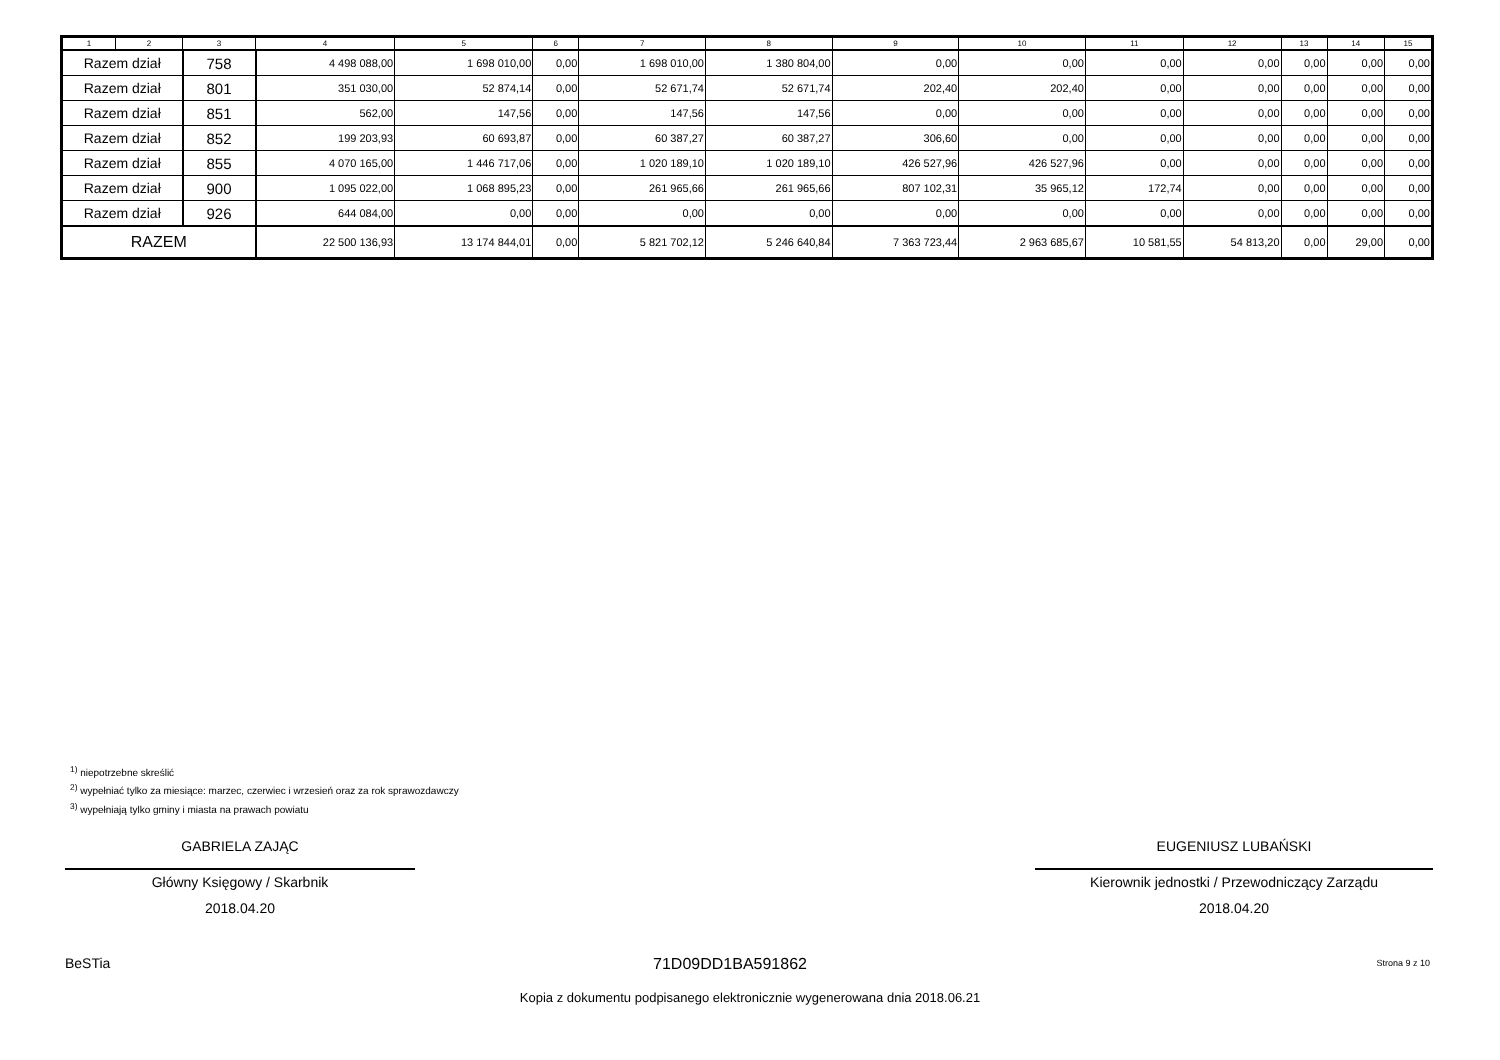| 1 | 2 | 3 | 4 | 5 | 6 | 7 | 8 | 9 | 10 | 11 | 12 | 13 | 14 | 15 |
| --- | --- | --- | --- | --- | --- | --- | --- | --- | --- | --- | --- | --- | --- | --- |
| Razem dział | | 758 | 4 498 088,00 | 1 698 010,00 | 0,00 | 1 698 010,00 | 1 380 804,00 | 0,00 | 0,00 | 0,00 | 0,00 | 0,00 | 0,00 | 0,00 |
| Razem dział | | 801 | 351 030,00 | 52 874,14 | 0,00 | 52 671,74 | 52 671,74 | 202,40 | 202,40 | 0,00 | 0,00 | 0,00 | 0,00 | 0,00 |
| Razem dział | | 851 | 562,00 | 147,56 | 0,00 | 147,56 | 147,56 | 0,00 | 0,00 | 0,00 | 0,00 | 0,00 | 0,00 | 0,00 |
| Razem dział | | 852 | 199 203,93 | 60 693,87 | 0,00 | 60 387,27 | 60 387,27 | 306,60 | 0,00 | 0,00 | 0,00 | 0,00 | 0,00 | 0,00 |
| Razem dział | | 855 | 4 070 165,00 | 1 446 717,06 | 0,00 | 1 020 189,10 | 1 020 189,10 | 426 527,96 | 426 527,96 | 0,00 | 0,00 | 0,00 | 0,00 | 0,00 |
| Razem dział | | 900 | 1 095 022,00 | 1 068 895,23 | 0,00 | 261 965,66 | 261 965,66 | 807 102,31 | 35 965,12 | 172,74 | 0,00 | 0,00 | 0,00 | 0,00 |
| Razem dział | | 926 | 644 084,00 | 0,00 | 0,00 | 0,00 | 0,00 | 0,00 | 0,00 | 0,00 | 0,00 | 0,00 | 0,00 | 0,00 |
| RAZEM | | | 22 500 136,93 | 13 174 844,01 | 0,00 | 5 821 702,12 | 5 246 640,84 | 7 363 723,44 | 2 963 685,67 | 10 581,55 | 54 813,20 | 0,00 | 29,00 | 0,00 |
<sup>1)</sup> niepotrzebne skreślić
<sup>2)</sup> wypełniać tylko za miesiące: marzec, czerwiec i wrzesień oraz za rok sprawozdawczy
<sup>3)</sup> wypełniają tylko gminy i miasta na prawach powiatu
GABRIELA ZAJĄC
Główny Księgowy / Skarbnik
2018.04.20
EUGENIUSZ LUBAŃSKI
Kierownik jednostki / Przewodniczący Zarządu
2018.04.20
BeSTia
71D09DD1BA591862 Strona 9 z 10
Kopia z dokumentu podpisanego elektronicznie wygenerowana dnia 2018.06.21